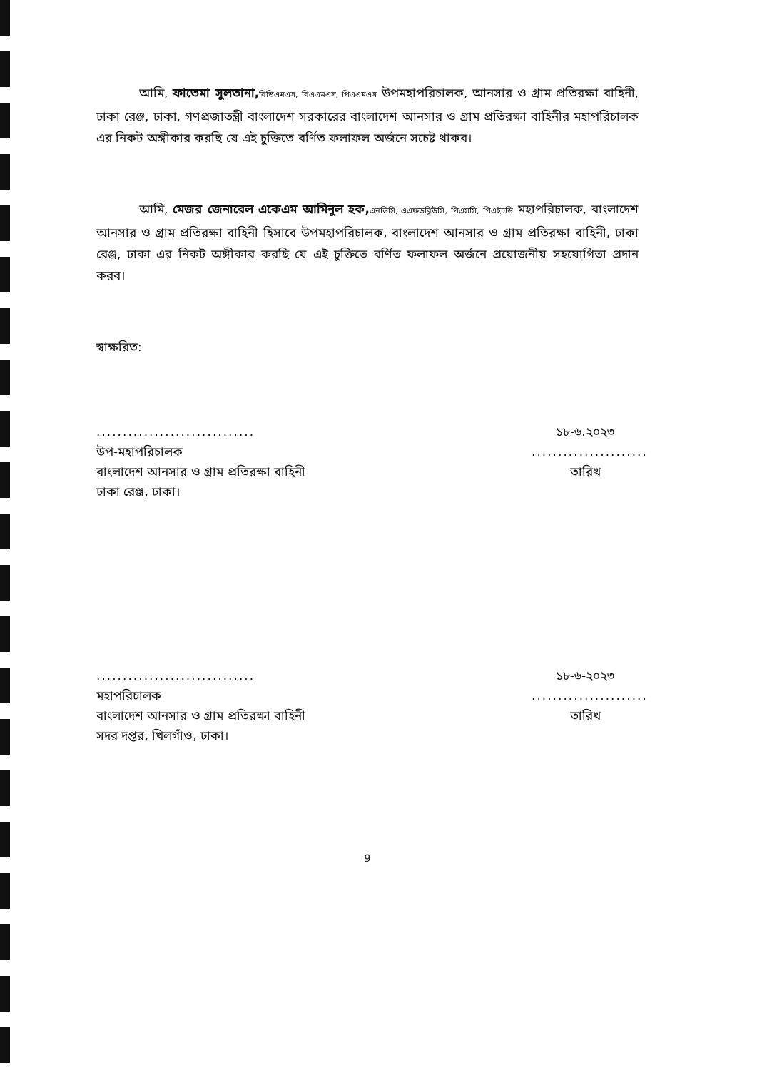আমি, ফাতেমা সুলতানা, বিভিএমএস, বিএএমএস, পিএএমএস উপমহাপরিচালক, আনসার ও গ্রাম প্রতিরক্ষা বাহিনী, ঢাকা রেঞ্জ, ঢাকা, গণপ্রজাতন্ত্রী বাংলাদেশ সরকারের বাংলাদেশ আনসার ও গ্রাম প্রতিরক্ষা বাহিনীর মহাপরিচালক এর নিকট অঙ্গীকার করছি যে এই চুক্তিতে বর্ণিত ফলাফল অর্জনে সচেষ্ট থাকব।
আমি, মেজর জেনারেল একেএম আমিনুল হক, এনডিসি, এএফডব্লিউসি, পিএসসি, পিএইচডি মহাপরিচালক, বাংলাদেশ আনসার ও গ্রাম প্রতিরক্ষা বাহিনী হিসাবে উপমহাপরিচালক, বাংলাদেশ আনসার ও গ্রাম প্রতিরক্ষা বাহিনী, ঢাকা রেঞ্জ, ঢাকা এর নিকট অঙ্গীকার করছি যে এই চুক্তিতে বর্ণিত ফলাফল অর্জনে প্রয়োজনীয় সহযোগিতা প্রদান করব।
স্বাক্ষরিত:
..............................
উপ-মহাপরিচালক
বাংলাদেশ আনসার ও গ্রাম প্রতিরক্ষা বাহিনী
ঢাকা রেঞ্জ, ঢাকা।
১৮-৬.২০২৩
......................
তারিখ
..............................
মহাপরিচালক
বাংলাদেশ আনসার ও গ্রাম প্রতিরক্ষা বাহিনী
সদর দপ্তর, খিলগাঁও, ঢাকা।
১৮-৬-২০২৩
......................
তারিখ
9